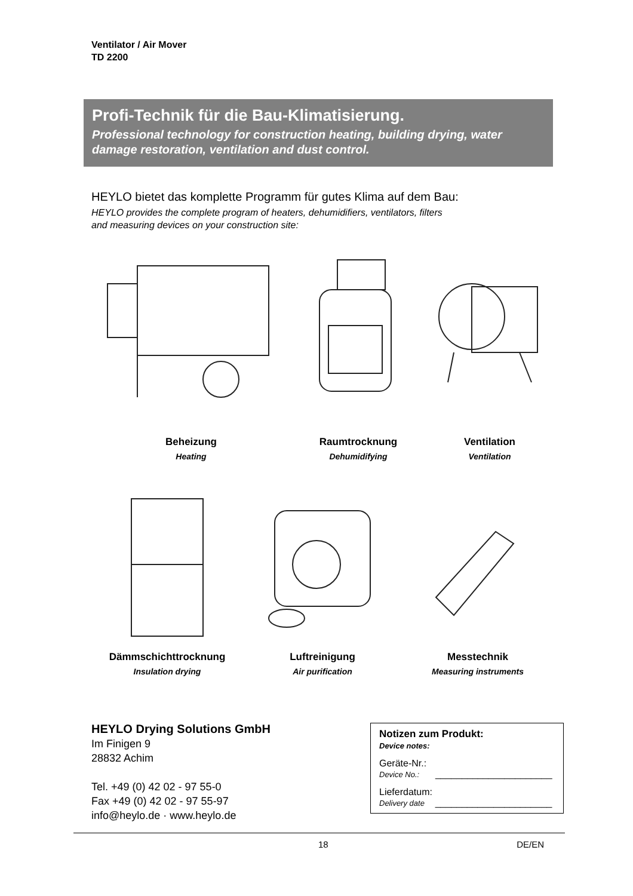Ventilator / Air Mover
TD 2200
Profi-Technik für die Bau-Klimatisierung.
Professional technology for construction heating, building drying, water damage restoration, ventilation and dust control.
HEYLO bietet das komplette Programm für gutes Klima auf dem Bau:
HEYLO provides the complete program of heaters, dehumidifiers, ventilators, filters
and measuring devices on your construction site:
Beheizung
Heating
Raumtrocknung
Dehumidifying
Ventilation
Ventilation
Dämmschichttrocknung
Insulation drying
Luftreinigung
Air purification
Messtechnik
Measuring instruments
HEYLO Drying Solutions GmbH
Im Finigen 9
28832 Achim
Tel. +49 (0) 42 02 - 97 55-0
Fax +49 (0) 42 02 - 97 55-97
info@heylo.de · www.heylo.de
Notizen zum Produkt:
Device notes:
Geräte-Nr.:
Device No.: ______________________
Lieferdatum:
Delivery date ______________________
18 DE/EN